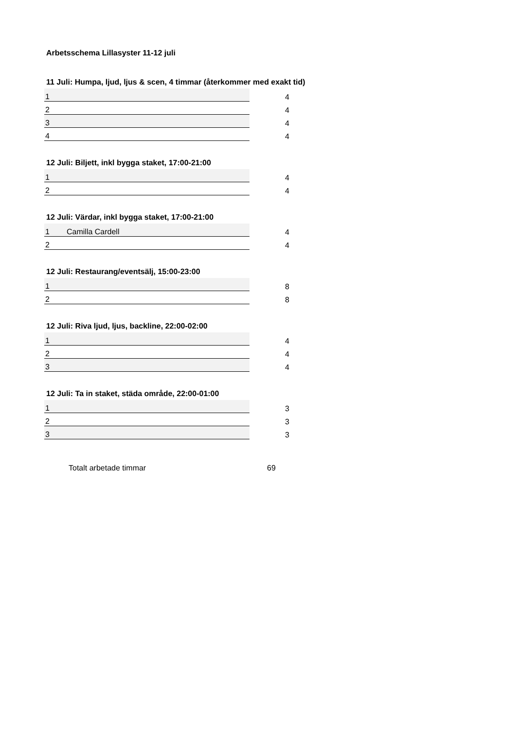Arbetsschema Lillasyster 11-12 juli
11 Juli: Humpa, ljud, ljus & scen, 4 timmar (återkommer med exakt tid)
| 1 | | 4 |
| 2 | | 4 |
| 3 | | 4 |
| 4 | | 4 |
12 Juli: Biljett, inkl bygga staket, 17:00-21:00
| 1 | | 4 |
| 2 | | 4 |
12 Juli: Värdar, inkl bygga staket, 17:00-21:00
| 1 | Camilla Cardell | 4 |
| 2 | | 4 |
12 Juli: Restaurang/eventsälj, 15:00-23:00
| 1 | | 8 |
| 2 | | 8 |
12 Juli: Riva ljud, ljus, backline, 22:00-02:00
| 1 | | 4 |
| 2 | | 4 |
| 3 | | 4 |
12 Juli: Ta in staket, städa område, 22:00-01:00
| 1 | | 3 |
| 2 | | 3 |
| 3 | | 3 |
Totalt arbetade timmar 69